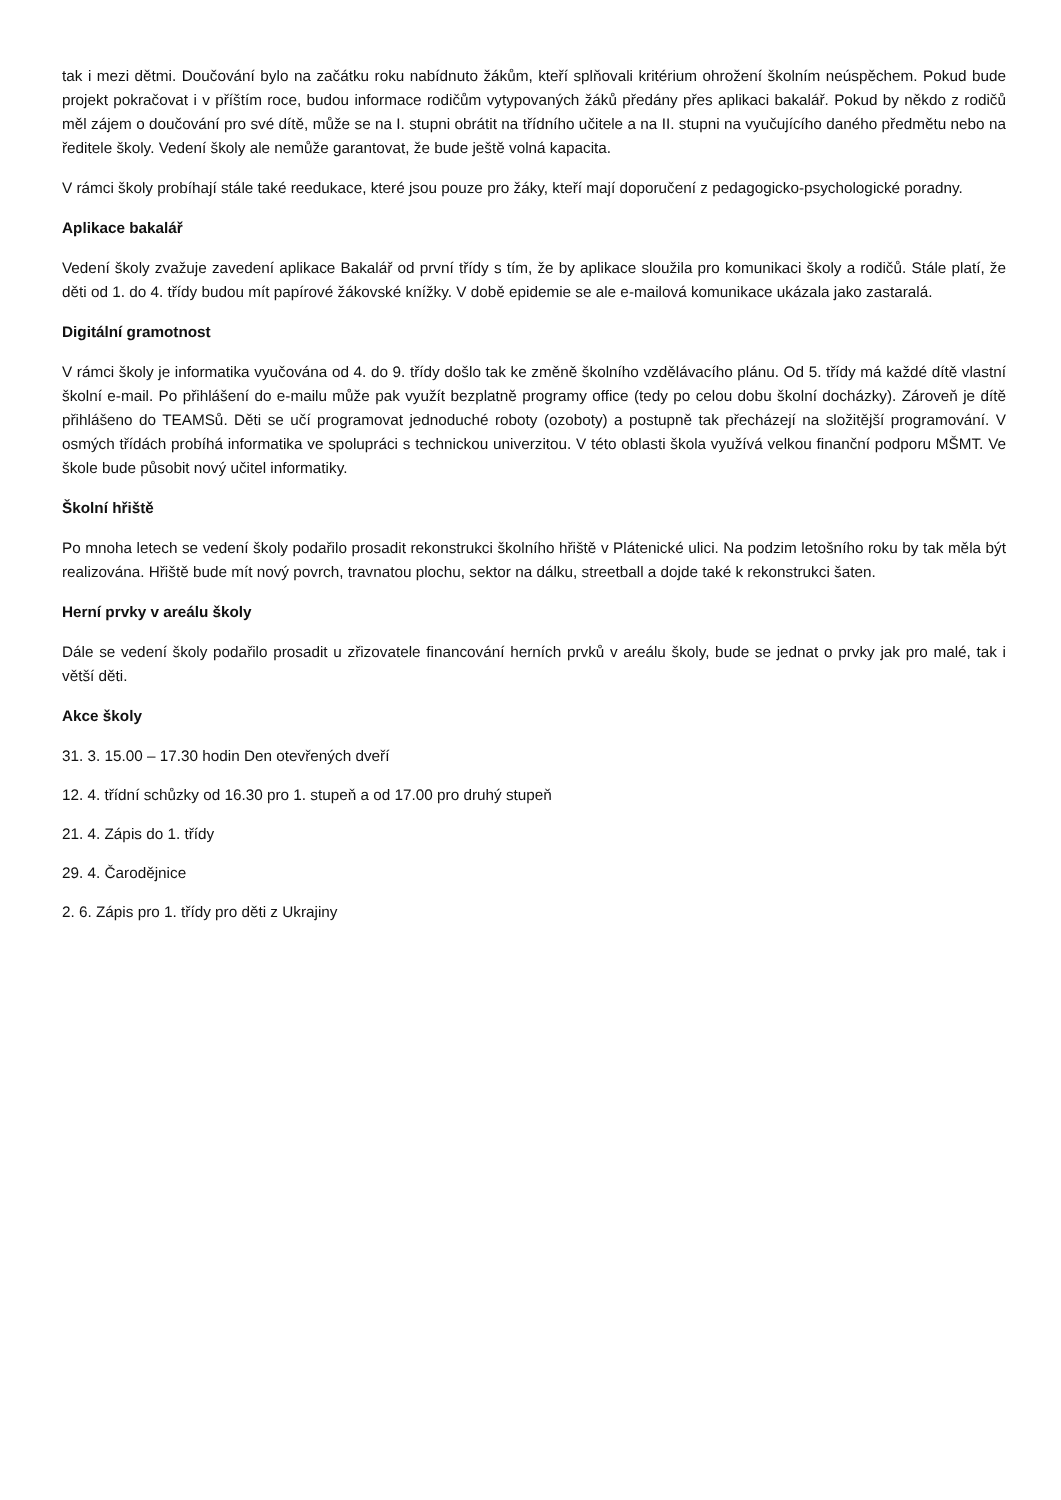tak i mezi dětmi. Doučování bylo na začátku roku nabídnuto žákům, kteří splňovali kritérium ohrožení školním neúspěchem. Pokud bude projekt pokračovat i v příštím roce, budou informace rodičům vytypovaných žáků předány přes aplikaci bakalář. Pokud by někdo z rodičů měl zájem o doučování pro své dítě, může se na I. stupni obrátit na třídního učitele a na II. stupni na vyučujícího daného předmětu nebo na ředitele školy. Vedení školy ale nemůže garantovat, že bude ještě volná kapacita.
V rámci školy probíhají stále také reedukace, které jsou pouze pro žáky, kteří mají doporučení z pedagogicko-psychologické poradny.
Aplikace bakalář
Vedení školy zvažuje zavedení aplikace Bakalář od první třídy s tím, že by aplikace sloužila pro komunikaci školy a rodičů. Stále platí, že děti od 1. do 4. třídy budou mít papírové žákovské knížky. V době epidemie se ale e-mailová komunikace ukázala jako zastaralá.
Digitální gramotnost
V rámci školy je informatika vyučována od 4. do 9. třídy došlo tak ke změně školního vzdělávacího plánu. Od 5. třídy má každé dítě vlastní školní e-mail. Po přihlášení do e-mailu může pak využít bezplatně programy office (tedy po celou dobu školní docházky). Zároveň je dítě přihlášeno do TEAMSů. Děti se učí programovat jednoduché roboty (ozoboty) a postupně tak přecházejí na složitější programování. V osmých třídách probíhá informatika ve spolupráci s technickou univerzitou. V této oblasti škola využívá velkou finanční podporu MŠMT. Ve škole bude působit nový učitel informatiky.
Školní hřiště
Po mnoha letech se vedení školy podařilo prosadit rekonstrukci školního hřiště v Plátenické ulici. Na podzim letošního roku by tak měla být realizována. Hřiště bude mít nový povrch, travnatou plochu, sektor na dálku, streetball a dojde také k rekonstrukci šaten.
Herní prvky v areálu školy
Dále se vedení školy podařilo prosadit u zřizovatele financování herních prvků v areálu školy, bude se jednat o prvky jak pro malé, tak i větší děti.
Akce školy
31. 3. 15.00 – 17.30 hodin Den otevřených dveří
12. 4. třídní schůzky od 16.30 pro 1. stupeň a od 17.00 pro druhý stupeň
21. 4. Zápis do 1. třídy
29. 4. Čarodějnice
2. 6. Zápis pro 1. třídy pro děti z Ukrajiny